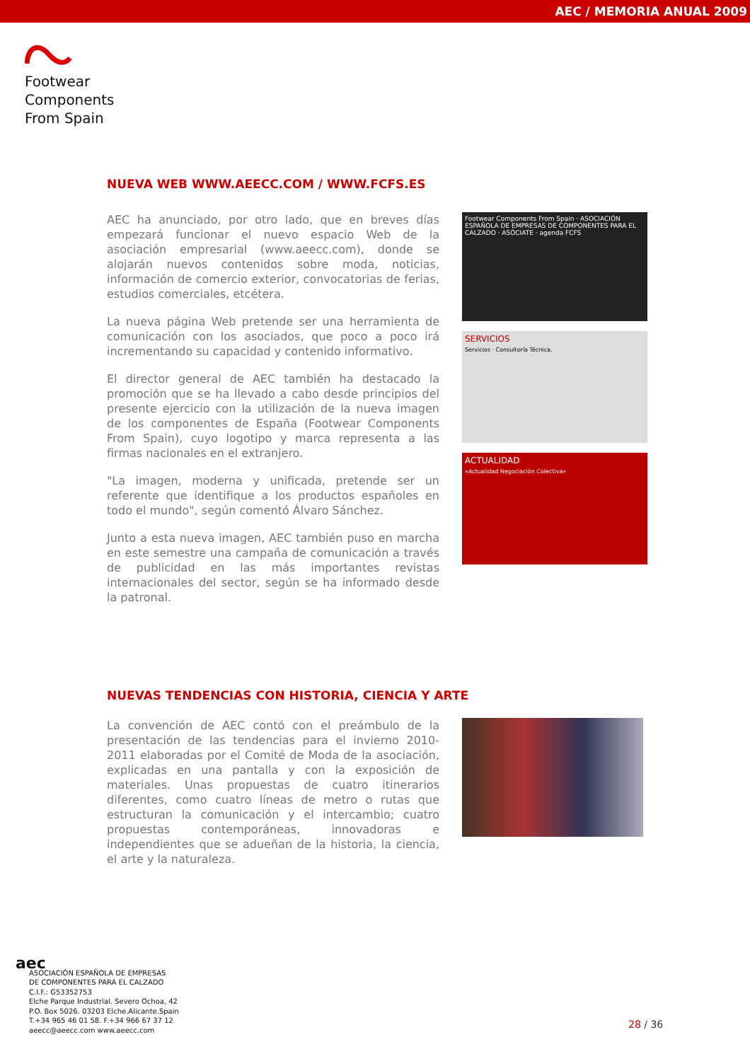AEC / MEMORIA ANUAL 2009
Footwear
Components
From Spain
NUEVA WEB WWW.AEECC.COM / WWW.FCFS.ES
AEC ha anunciado, por otro lado, que en breves días empezará funcionar el nuevo espacio Web de la asociación empresarial (www.aeecc.com), donde se alojarán nuevos contenidos sobre moda, noticias, información de comercio exterior, convocatorias de ferias, estudios comerciales, etcétera.
La nueva página Web pretende ser una herramienta de comunicación con los asociados, que poco a poco irá incrementando su capacidad y contenido informativo.
El director general de AEC también ha destacado la promoción que se ha llevado a cabo desde principios del presente ejercicio con la utilización de la nueva imagen de los componentes de España (Footwear Components From Spain), cuyo logotipo y marca representa a las firmas nacionales en el extranjero.
"La imagen, moderna y unificada, pretende ser un referente que identifique a los productos españoles en todo el mundo", según comentó Álvaro Sánchez.
Junto a esta nueva imagen, AEC también puso en marcha en este semestre una campaña de comunicación a través de publicidad en las más importantes revistas internacionales del sector, según se ha informado desde la patronal.
Footwear Components From Spain · ASOCIACIÓN ESPAÑOLA DE EMPRESAS DE COMPONENTES PARA EL CALZADO · ASÓCIATE · agenda FCFS
SERVICIOS
Servicios · Consultoría Técnica.
ACTUALIDAD
«Actualidad Negociación Colectiva»
NUEVAS TENDENCIAS CON HISTORIA, CIENCIA Y ARTE
La convención de AEC contó con el preámbulo de la presentación de las tendencias para el invierno 2010-2011 elaboradas por el Comité de Moda de la asociación, explicadas en una pantalla y con la exposición de materiales. Unas propuestas de cuatro itinerarios diferentes, como cuatro líneas de metro o rutas que estructuran la comunicación y el intercambio; cuatro propuestas contemporáneas, innovadoras e independientes que se adueñan de la historia, la ciencia, el arte y la naturaleza.
aec
ASOCIACIÓN ESPAÑOLA DE EMPRESAS
DE COMPONENTES PARA EL CALZADO
C.I.F.: G53352753
Elche Parque Industrial. Severo Ochoa, 42
P.O. Box 5026. 03203 Elche.Alicante.Spain
T.+34 965 46 01 58. F.+34 966 67 37 12
aeecc@aeecc.com www.aeecc.com
28 / 36